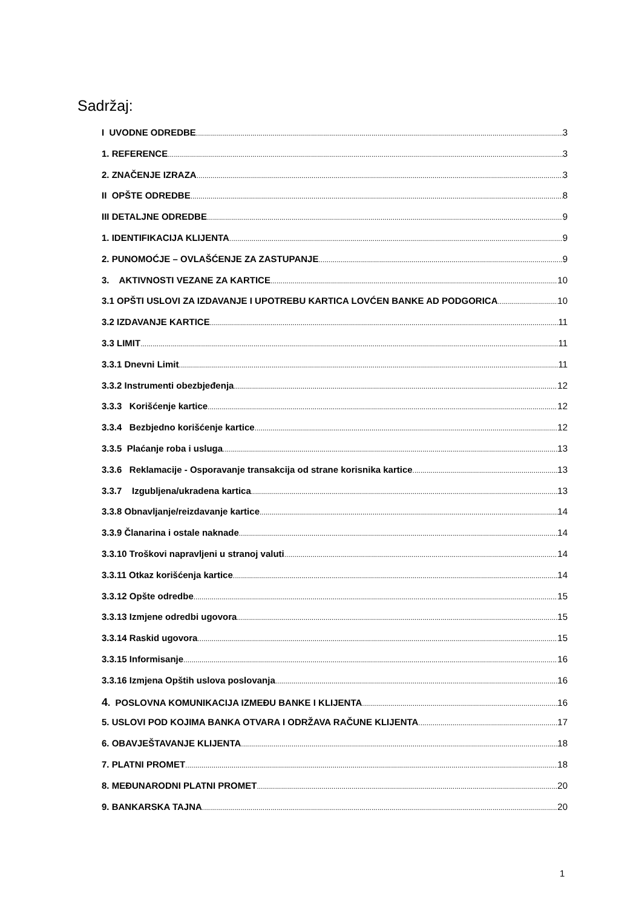Sadržaj:
I UVODNE ODREDBE 3
1. REFERENCE 3
2. ZNAČENJE IZRAZA 3
II OPŠTE ODREDBE 8
III DETALJNE ODREDBE 9
1. IDENTIFIKACIJA KLIJENTA 9
2. PUNOMOĆJE – OVLAŠĆENJE ZA ZASTUPANJE 9
3. AKTIVNOSTI VEZANE ZA KARTICE 10
3.1 OPŠTI USLOVI ZA IZDAVANJE I UPOTREBU KARTICA LOVĆEN BANKE AD PODGORICA 10
3.2 IZDAVANJE KARTICE 11
3.3 LIMIT 11
3.3.1 Dnevni Limit 11
3.3.2 Instrumenti obezbjeđenja 12
3.3.3 Korišćenje kartice 12
3.3.4 Bezbjedno korišćenje kartice 12
3.3.5 Plaćanje roba i usluga 13
3.3.6 Reklamacije - Osporavanje transakcija od strane korisnika kartice 13
3.3.7 Izgubljena/ukradena kartica 13
3.3.8 Obnavljanje/reizdavanje kartice 14
3.3.9 Članarina i ostale naknade 14
3.3.10 Troškovi napravljeni u stranoj valuti 14
3.3.11 Otkaz korišćenja kartice 14
3.3.12 Opšte odredbe 15
3.3.13 Izmjene odredbi ugovora 15
3.3.14 Raskid ugovora 15
3.3.15 Informisanje 16
3.3.16 Izmjena Opštih uslova poslovanja 16
4. POSLOVNA KOMUNIKACIJA IZMEĐU BANKE I KLIJENTA 16
5. USLOVI POD KOJIMA BANKA OTVARA I ODRŽAVA RAČUNE KLIJENTA 17
6. OBAVJEŠTAVANJE KLIJENTA 18
7. PLATNI PROMET 18
8. MEĐUNARODNI PLATNI PROMET 20
9. BANKARSKA TAJNA 20
1